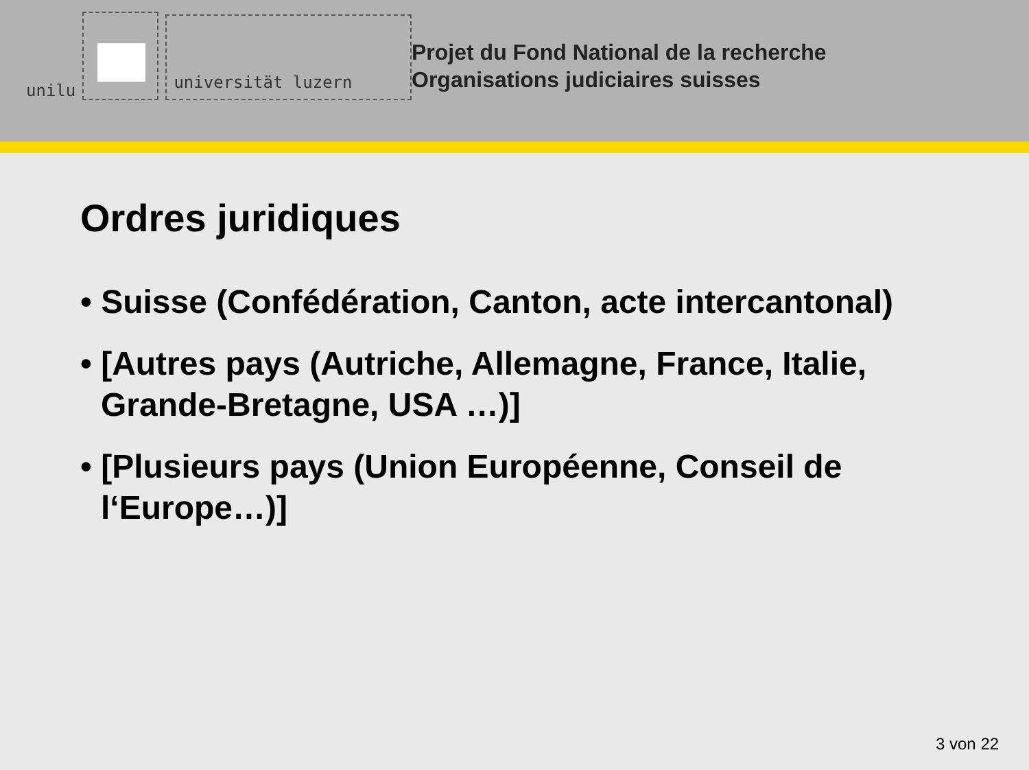unilu
universität luzern
Projet du Fond National de la recherche
Organisations judiciaires suisses
Ordres juridiques
• Suisse (Confédération, Canton, acte intercantonal)
• [Autres pays (Autriche, Allemagne, France, Italie, Grande-Bretagne, USA …)]
• [Plusieurs pays (Union Européenne, Conseil de l‘Europe…)]
3 von 22